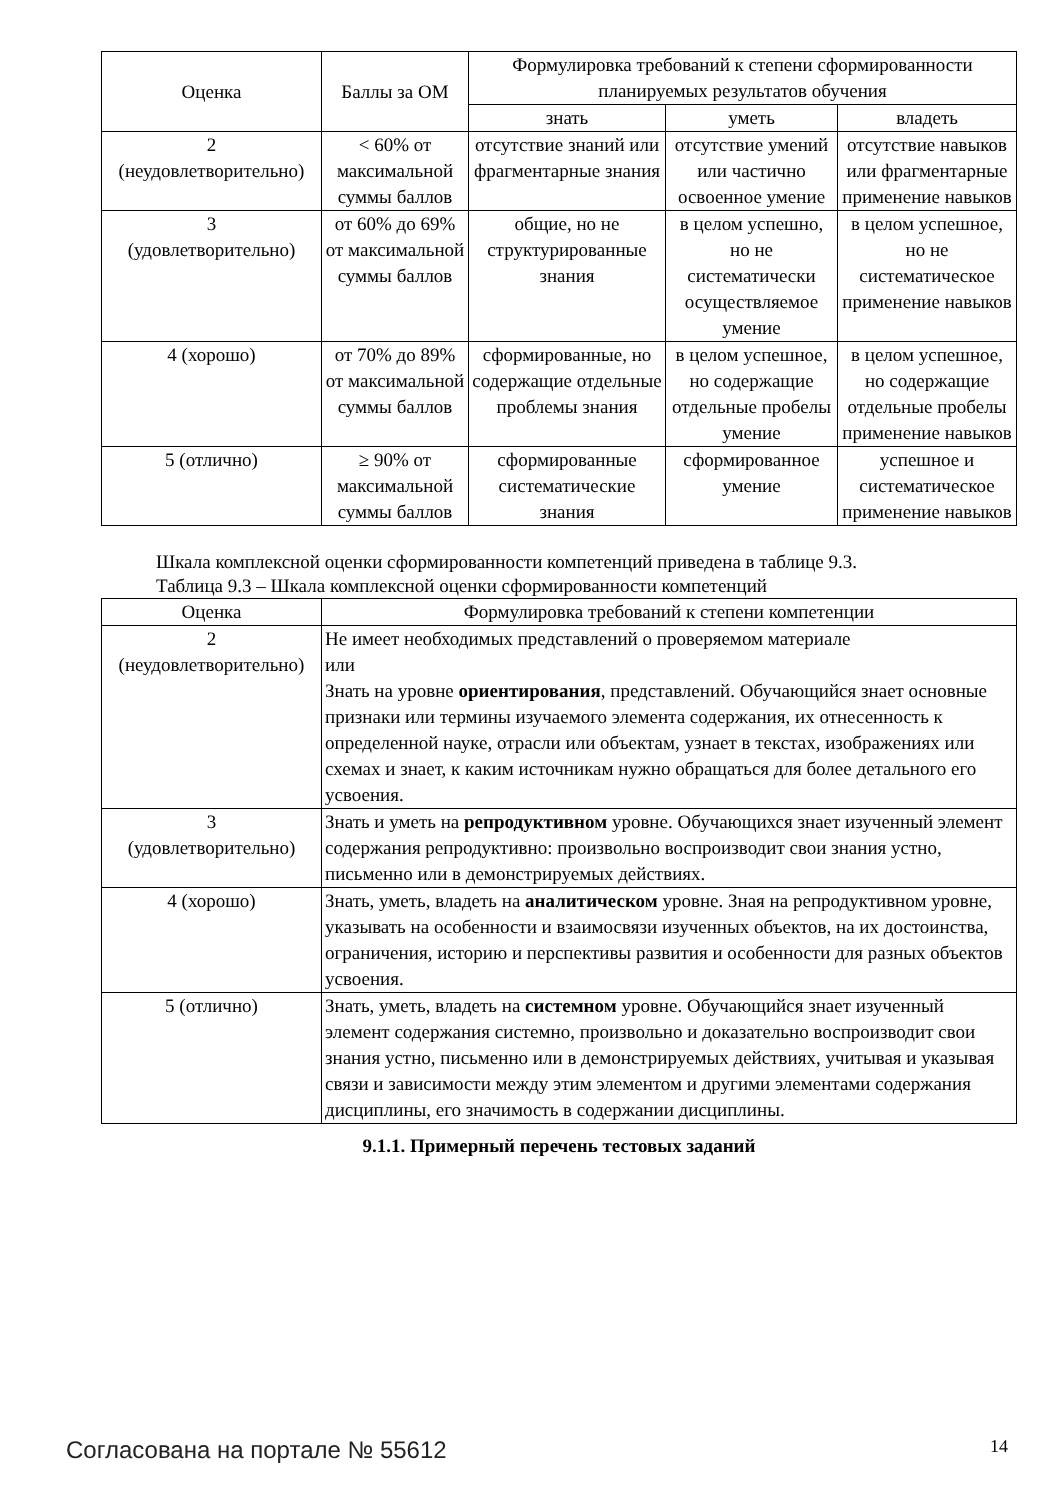| Оценка | Баллы за ОМ | Формулировка требований к степени сформированности планируемых результатов обучения | | |
| --- | --- | --- | --- | --- |
| | | знать | уметь | владеть |
| 2 (неудовлетворительно) | < 60% от максимальной суммы баллов | отсутствие знаний или фрагментарные знания | отсутствие умений или частично освоенное умение | отсутствие навыков или фрагментарные применение навыков |
| 3 (удовлетворительно) | от 60% до 69% от максимальной суммы баллов | общие, но не структурированные знания | в целом успешно, но не систематически осуществляемое умение | в целом успешное, но не систематическое применение навыков |
| 4 (хорошо) | от 70% до 89% от максимальной суммы баллов | сформированные, но содержащие отдельные проблемы знания | в целом успешное, но содержащие отдельные пробелы умение | в целом успешное, но содержащие отдельные пробелы применение навыков |
| 5 (отлично) | ≥ 90% от максимальной суммы баллов | сформированные систематические знания | сформированное умение | успешное и систематическое применение навыков |
Шкала комплексной оценки сформированности компетенций приведена в таблице 9.3.
Таблица 9.3 – Шкала комплексной оценки сформированности компетенций
| Оценка | Формулировка требований к степени компетенции |
| --- | --- |
| 2 (неудовлетворительно) | Не имеет необходимых представлений о проверяемом материале или Знать на уровне ориентирования , представлений. Обучающийся знает основные признаки или термины изучаемого элемента содержания, их отнесенность к определенной науке, отрасли или объектам, узнает в текстах, изображениях или схемах и знает, к каким источникам нужно обращаться для более детального его усвоения. |
| 3 (удовлетворительно) | Знать и уметь на репродуктивном уровне. Обучающихся знает изученный элемент содержания репродуктивно: произвольно воспроизводит свои знания устно, письменно или в демонстрируемых действиях. |
| 4 (хорошо) | Знать, уметь, владеть на аналитическом уровне. Зная на репродуктивном уровне, указывать на особенности и взаимосвязи изученных объектов, на их достоинства, ограничения, историю и перспективы развития и особенности для разных объектов усвоения. |
| 5 (отлично) | Знать, уметь, владеть на системном уровне. Обучающийся знает изученный элемент содержания системно, произвольно и доказательно воспроизводит свои знания устно, письменно или в демонстрируемых действиях, учитывая и указывая связи и зависимости между этим элементом и другими элементами содержания дисциплины, его значимость в содержании дисциплины. |
9.1.1. Примерный перечень тестовых заданий
Согласована на портале № 55612 14